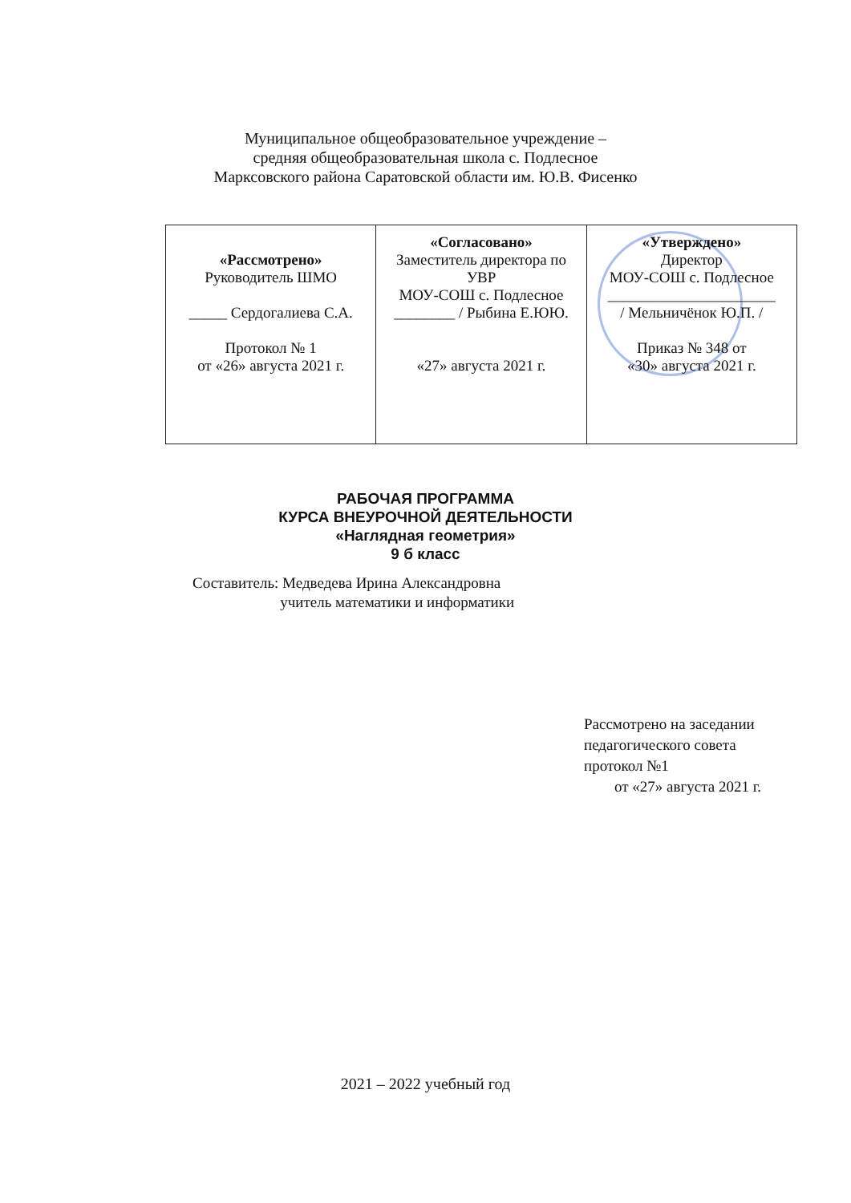Муниципальное общеобразовательное учреждение –
средняя общеобразовательная школа с. Подлесное
Марксовского района Саратовской области им. Ю.В. Фисенко
| «Рассмотрено» Руководитель ШМО _____ Сердогалиева С.А. Протокол № 1 от «26» августа 2021 г. | «Согласовано» Заместитель директора по УВР МОУ-СОШ с. Подлесное ________ / Рыбина Е.ЮЮ. «27» августа 2021 г. | «Утверждено» Директор МОУ-СОШ с. Подлесное ______________________ / Мельничёнок Ю.П. / Приказ № 348 от «30» августа 2021 г. |
РАБОЧАЯ ПРОГРАММА
КУРСА ВНЕУРОЧНОЙ ДЕЯТЕЛЬНОСТИ
«Наглядная геометрия»
9 б класс
Составитель: Медведева Ирина Александровна
учитель математики и информатики
Рассмотрено на заседании
педагогического совета
протокол №1
от «27» августа 2021 г.
2021 – 2022 учебный год